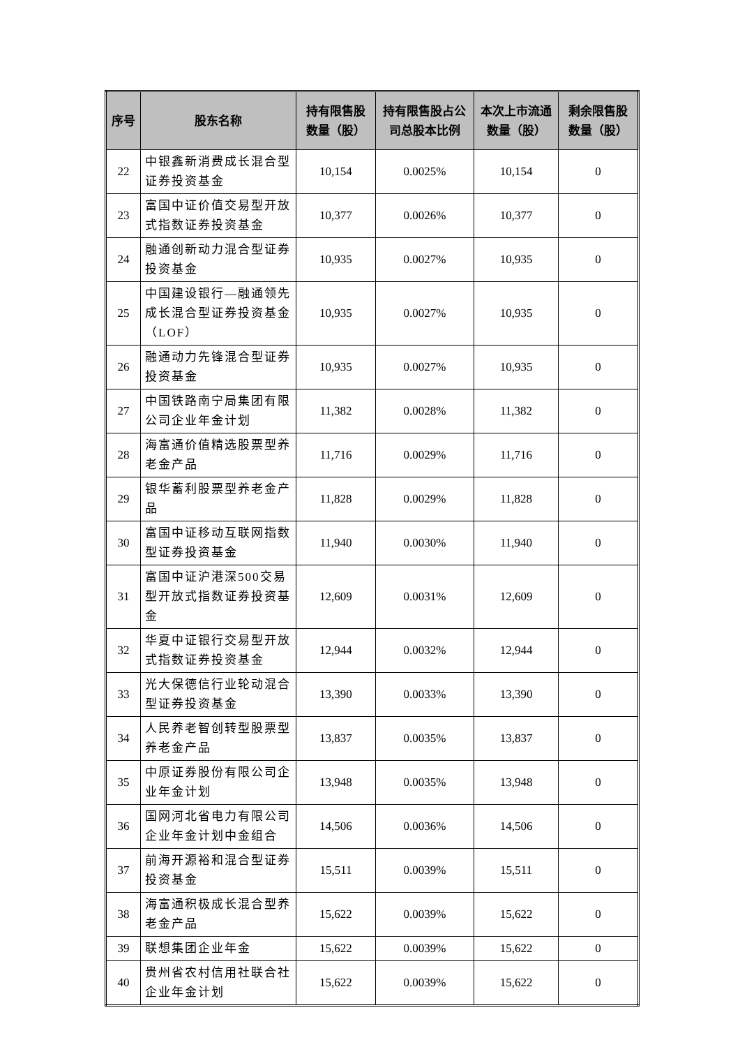| 序号 | 股东名称 | 持有限售股数量（股） | 持有限售股占公司总股本比例 | 本次上市流通数量（股） | 剩余限售股数量（股） |
| --- | --- | --- | --- | --- | --- |
| 22 | 中银鑫新消费成长混合型证券投资基金 | 10,154 | 0.0025% | 10,154 | 0 |
| 23 | 富国中证价值交易型开放式指数证券投资基金 | 10,377 | 0.0026% | 10,377 | 0 |
| 24 | 融通创新动力混合型证券投资基金 | 10,935 | 0.0027% | 10,935 | 0 |
| 25 | 中国建设银行—融通领先成长混合型证券投资基金（LOF） | 10,935 | 0.0027% | 10,935 | 0 |
| 26 | 融通动力先锋混合型证券投资基金 | 10,935 | 0.0027% | 10,935 | 0 |
| 27 | 中国铁路南宁局集团有限公司企业年金计划 | 11,382 | 0.0028% | 11,382 | 0 |
| 28 | 海富通价值精选股票型养老金产品 | 11,716 | 0.0029% | 11,716 | 0 |
| 29 | 银华蓄利股票型养老金产品 | 11,828 | 0.0029% | 11,828 | 0 |
| 30 | 富国中证移动互联网指数型证券投资基金 | 11,940 | 0.0030% | 11,940 | 0 |
| 31 | 富国中证沪港深500交易型开放式指数证券投资基金 | 12,609 | 0.0031% | 12,609 | 0 |
| 32 | 华夏中证银行交易型开放式指数证券投资基金 | 12,944 | 0.0032% | 12,944 | 0 |
| 33 | 光大保德信行业轮动混合型证券投资基金 | 13,390 | 0.0033% | 13,390 | 0 |
| 34 | 人民养老智创转型股票型养老金产品 | 13,837 | 0.0035% | 13,837 | 0 |
| 35 | 中原证券股份有限公司企业年金计划 | 13,948 | 0.0035% | 13,948 | 0 |
| 36 | 国网河北省电力有限公司企业年金计划中金组合 | 14,506 | 0.0036% | 14,506 | 0 |
| 37 | 前海开源裕和混合型证券投资基金 | 15,511 | 0.0039% | 15,511 | 0 |
| 38 | 海富通积极成长混合型养老金产品 | 15,622 | 0.0039% | 15,622 | 0 |
| 39 | 联想集团企业年金 | 15,622 | 0.0039% | 15,622 | 0 |
| 40 | 贵州省农村信用社联合社企业年金计划 | 15,622 | 0.0039% | 15,622 | 0 |